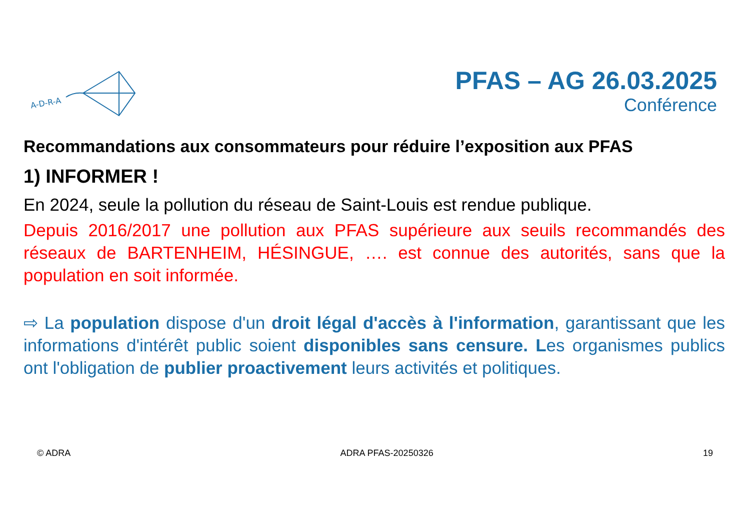A-D-R-A
PFAS – AG 26.03.2025
Conférence
Recommandations aux consommateurs pour réduire l’exposition aux PFAS
1) INFORMER !
En 2024, seule la pollution du réseau de Saint-Louis est rendue publique.
Depuis 2016/2017 une pollution aux PFAS supérieure aux seuils recommandés des réseaux de BARTENHEIM, HÉSINGUE, …. est connue des autorités, sans que la population en soit informée.
⇨ La population dispose d'un droit légal d'accès à l'information, garantissant que les informations d'intérêt public soient disponibles sans censure. Les organismes publics ont l'obligation de publier proactivement leurs activités et politiques.
© ADRA ADRA PFAS-20250326 19